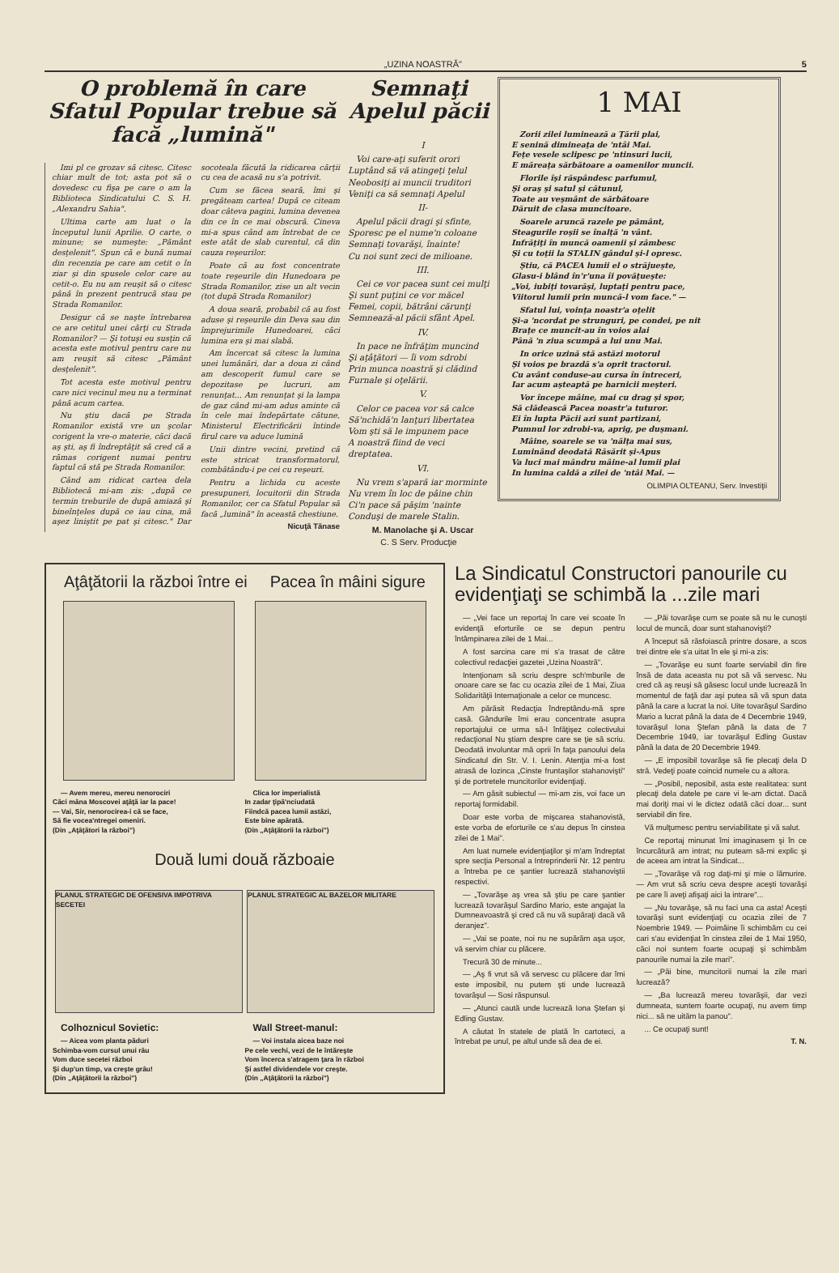„UZINA NOASTRĂ" 5
O problemă în care Sfatul Popular trebue să facă „lumină"
Imi pl ce grozav să citesc. Citesc chiar mult de tot; asta pot să o dovedesc cu fişa pe care o am la Biblioteca Sindicatului C. S. H. „Alexandru Sahia".
Ultima carte am luat o la începutul lunii Aprilie. O carte, o minune; se numeşte: „Pământ desţelenit". Spun că e bună numai din recenzia pe care am cetit o în ziar şi din spusele celor care au cetit-o. Eu nu am reuşit să o citesc până în prezent pentrucă stau pe Strada Romanilor.
Desigur că se naşte întrebarea ce are cetitul unei cărţi cu Strada Romanilor? — Şi totuşi eu susţin că acesta este motivul pentru care nu am reuşit să citesc „Pământ desţelenit".
Tot acesta este motivul pentru care nici vecinul meu nu a terminat până acum cartea.
Nu ştiu dacă pe Strada Romanilor există vre un şcolar corigent la vre-o materie, căci dacă aş şti, aş fi îndreptăţit să cred că a rămas corigent numai pentru faptul că stă pe Strada Romanilor.
Când am ridicat cartea dela Bibliotecă mi-am zis: „după ce termin treburile de după amiază şi bineînţeles după ce iau cina, mă aşez liniştit pe pat şi citesc." Dar socoteala făcută la ridicarea cărţii cu cea de acasă nu s'a potrivit.
Cum se făcea seară, îmi şi pregăteam cartea! După ce citeam doar câteva pagini, lumina devenea din ce în ce mai obscură. Cineva mi-a spus când am întrebat de ce este atât de slab curentul, că din cauza reşeurilor.
Poate că au fost concentrate toate reşeurile din Hunedoara pe Strada Romanilor, zise un alt vecin (tot după Strada Romanilor)
A doua seară, probabil că au fost aduse şi reşeurile din Deva sau din împrejurimile Hunedoarei, căci lumina era şi mai slabă.
Am încercat să citesc la lumina unei lumânări, dar a doua zi când am descoperit fumul care se depozitase pe lucruri, am renunţat... Am renunţat şi la lampa de gaz când mi-am adus aminte că în cele mai îndepărtate cătune, Ministerul Electrificării întinde firul care va aduce lumină
Unii dintre vecini, pretind că este stricat transformatorul, combătându-i pe cei cu reşeuri.
Pentru a lichida cu aceste presupuneri, locuitorii din Strada Romanilor, cer ca Sfatul Popular să facă „lumină" în această chestiune.
Nicuţă Tănase
Semnaţi Apelul păcii
I
Voi care-aţi suferit orori
Luptând să vă atingeţi ţelul
Neobosiţi ai muncii truditori
Veniţi ca să semnaţi Apelul
II-
Apelul păcii dragi şi sfinte,
Sporesc pe el nume'n coloane
Semnaţi tovarăşi, înainte!
Cu noi sunt zeci de milioane.
III.
Cei ce vor pacea sunt cei mulţi
Şi sunt puţini ce vor măcel
Femei, copii, bătrâni cărunţi
Semnează-al păcii sfânt Apel.
IV.
In pace ne înfrăţim muncind
Şi aţâţători — îi vom sdrobi
Prin munca noastră şi clădind
Furnale şi oţelării.
V.
Celor ce pacea vor să calce
Să'nchidă'n lanţuri libertatea
Vom şti să le impunem pace
A noastră fiind de veci dreptatea.
VI.
Nu vrem s'apară iar morminte
Nu vrem în loc de pâine chin
Ci'n pace să păşim 'nainte
Conduşi de marele Stalin.
M. Manolache şi A. Uscar
C. S Serv. Producţie
1 MAI
Zorii zilei luminează a Ţării plai,
E senină dimineaţa de 'ntâi Mai.
Feţe vesele sclipesc pe 'ntinsuri lucii,
E măreaţa sărbătoare a oamenilor muncii.
Florile îşi răspândesc parfumul,
Şi oraş şi satul şi cătunul,
Toate au veşmânt de sărbătoare
Dăruit de clasa muncitoare.
Soarele aruncă razele pe pământ,
Steagurile roşii se înalţă 'n vânt.
Infrăţiţi în muncă oamenii şi zâmbesc
Şi cu toţii la STALIN gândul şi-l opresc.
Ştiu, că PACEA lumii el o străjueşte,
Glasu-i blând în'r'una îi povăţueşte:
„Voi, iubiţi tovarăşi, luptaţi pentru pace,
Viitorul lumii prin muncă-l vom face." —
Sfatul lui, voinţa noastr'a oţelit
Şi-a 'ncordat pe strunguri, pe condei, pe nit
Braţe ce muncit-au în voios alai
Până 'n ziua scumpă a lui unu Mai.
In orice uzină stă astăzi motorul
Şi voios pe brazdă s'a oprit tractorul.
Cu avânt conduse-au cursa în întreceri,
Iar acum aşteaptă pe harnicii meşteri.
Vor începe mâine, mai cu drag şi spor,
Să clădească Pacea noastr'a tuturor.
Ei în lupta Păcii azi sunt partizani,
Pumnul lor zdrobi-va, aprig, pe duşmani.
Mâine, soarele se va 'nălţa mai sus,
Luminând deodată Răsărit şi-Apus
Va luci mai mândru mâine-al lumii plai
In lumina caldă a zilei de 'ntâi Mai. —
OLIMPIA OLTEANU, Serv. Investiţii
Aţâţătorii la război între ei Pacea în mâini sigure
— Avem mereu, mereu nenorociri
Căci mâna Moscovei aţâţă iar la pace!
— Vai, Sir, nenorocirea-i că se face,
Să fie vocea'ntregei omeniri.
(Din „Aţâţători la război")
Clica lor imperialistă
In zadar ţipă'nciudată
Fiindcă pacea lumii astăzi,
Este bine apărată.
(Din „Aţâţătorii la război")
Două lumi două războaie
PLANUL STRATEGIC DE OFENSIVA IMPOTRIVA SECETEI
Colhoznicul Sovietic:
— Aicea vom planta păduri
Schimba-vom cursul unui râu
Vom duce secetei război
Şi dup'un timp, va creşte grâu!
(Din „Aţâţătorii la război")
PLANUL STRATEGIC AL BAZELOR MILITARE
Wall Street-manul:
— Voi instala aicea baze noi
Pe cele vechi, vezi de le întăreşte
Vom încerca s'atragem ţara în război
Şi astfel dividendele vor creşte.
(Din „Aţâţătorii la război")
La Sindicatul Constructori panourile cu evidenţiaţi se schimbă la ...zile mari
— „Vei face un reportaj în care vei scoate în evidenţă eforturile ce se depun pentru întâmpinarea zilei de 1 Mai...
A fost sarcina care mi s'a trasat de către colectivul redacţiei gazetei „Uzina Noastră".
Intenţionam să scriu despre sch'mburile de onoare care se fac cu ocazia zilei de 1 Mai, Ziua Solidarităţii Internaţionale a celor ce muncesc.
Am părăsit Redacţia îndreptându-mă spre casă. Gândurile îmi erau concentrate asupra reportajului ce urma să-l înfăţişez colectivului redacţional Nu ştiam despre care se ţie să scriu. Deodată involuntar mă oprii în faţa panoului dela Sindicatul din Str. V. I. Lenin. Atenţia mi-a fost atrasă de lozinca „Cinste fruntaşilor stahanovişti" şi de portretele muncitorilor evidenţiaţi.
— Am găsit subiectul — mi-am zis, voi face un reportaj formidabil.
Doar este vorba de mişcarea stahanovistă, este vorba de eforturile ce s'au depus în cinstea zilei de 1 Mai".
Am luat numele evidenţiaţilor şi m'am îndreptat spre secţia Personal a Intreprinderii Nr. 12 pentru a întreba pe ce şantier lucrează stahanoviştii respectivi.
— „Tovarăşe aş vrea să ştiu pe care şantier lucrează tovarăşul Sardino Mario, este angajat la Dumneavoastră şi cred că nu vă supăraţi dacă vă deranjez".
— „Vai se poate, noi nu ne supărăm aşa uşor, vă servim chiar cu plăcere.
Trecură 30 de minute...
— „Aş fi vrut să vă servesc cu plăcere dar îmi este imposibil, nu putem şti unde lucrează tovarăşul — Sosi răspunsul.
— „Atunci caută unde lucrează Iona Ştefan şi Edling Gustav.
A căutat în statele de plată în cartoteci, a întrebat pe unul, pe altul unde să dea de ei.
— „Păi tovarăşe cum se poate să nu le cunoşti locul de muncă, doar sunt stahanovişti?
A început să răsfoiască printre dosare, a scos trei dintre ele s'a uitat în ele şi mi-a zis:
— „Tovarăşe eu sunt foarte serviabil din fire însă de data aceasta nu pot să vă servesc. Nu cred că aş reuşi să găsesc locul unde lucrează în momentul de faţă dar aşi putea să vă spun data până la care a lucrat la noi. Uite tovarăşul Sardino Mario a lucrat până la data de 4 Decembrie 1949, tovarăşul Iona Ştefan până la data de 7 Decembrie 1949, iar tovarăşul Edling Gustav până la data de 20 Decembrie 1949.
— „E imposibil tovarăşe să fie plecaţi dela D stră. Vedeţi poate coincid numele cu a altora.
— „Posibil, neposibil, asta este realitatea: sunt plecaţi dela datele pe care vi le-am dictat. Dacă mai doriţi mai vi le dictez odată căci doar... sunt serviabil din fire.
Vă mulţumesc pentru serviabilitate şi vă salut.
Ce reportaj minunat îmi imaginasem şi în ce încurcătură am intrat; nu puteam să-mi explic şi de aceea am intrat la Sindicat...
— „Tovarăşe vă rog daţi-mi şi mie o lămurire. — Am vrut să scriu ceva despre aceşti tovarăşi pe care îi aveţi afişaţi aici la intrare"...
— „Nu tovarăşe, să nu faci una ca asta! Aceşti tovarăşi sunt evidenţiaţi cu ocazia zilei de 7 Noembrie 1949. — Poimâine îi schimbăm cu cei cari s'au evidenţiat în cinstea zilei de 1 Mai 1950, căci noi suntem foarte ocupaţi şi schimbăm panourile numai la zile mari".
— „Păi bine, muncitorii numai la zile mari lucrează?
— „Ba lucrează mereu tovarăşii, dar vezi dumneata, suntem foarte ocupaţi, nu avem timp nici... să ne uităm la panou".
... Ce ocupaţi sunt!
T. N.